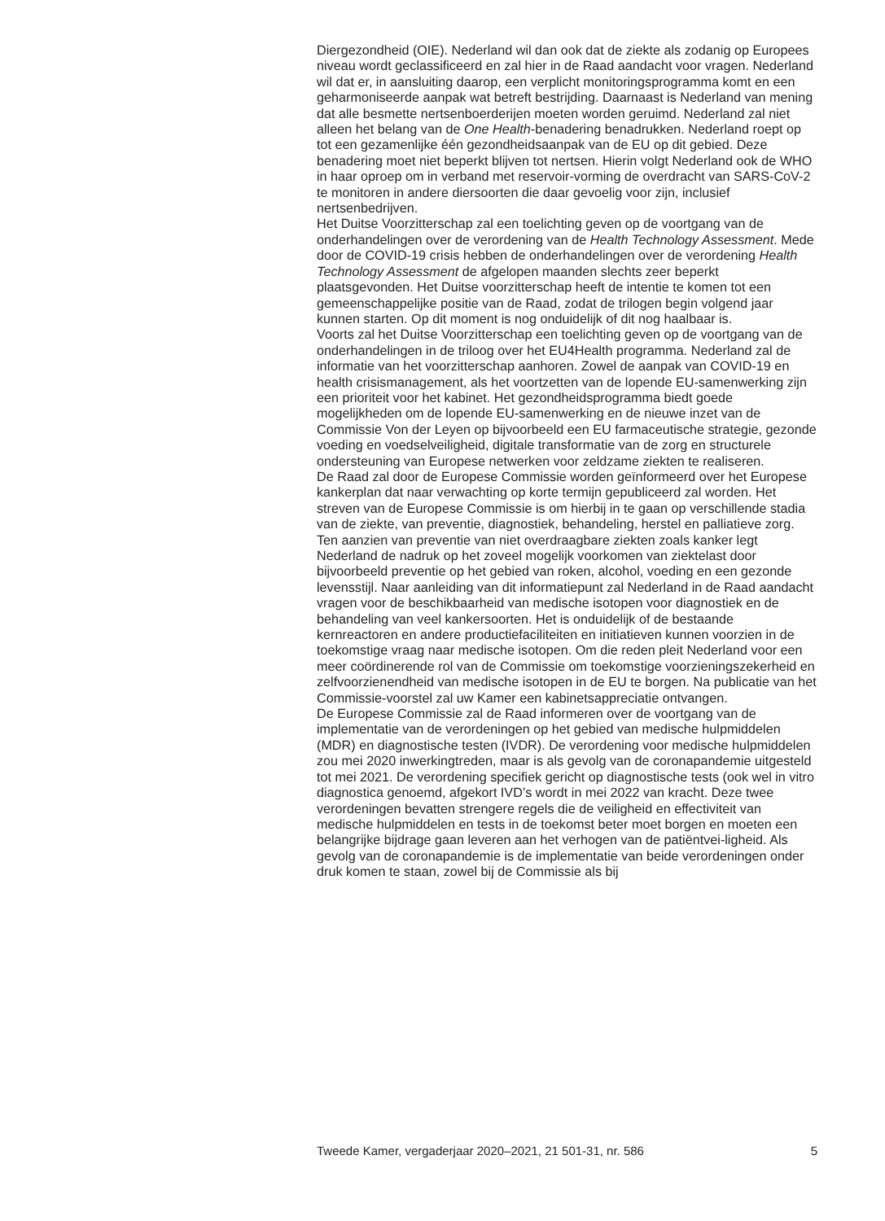Diergezondheid (OIE). Nederland wil dan ook dat de ziekte als zodanig op Europees niveau wordt geclassificeerd en zal hier in de Raad aandacht voor vragen. Nederland wil dat er, in aansluiting daarop, een verplicht monitoringsprogramma komt en een geharmoniseerde aanpak wat betreft bestrijding. Daarnaast is Nederland van mening dat alle besmette nertsenboerderijen moeten worden geruimd. Nederland zal niet alleen het belang van de One Health-benadering benadrukken. Nederland roept op tot een gezamenlijke één gezondheidsaanpak van de EU op dit gebied. Deze benadering moet niet beperkt blijven tot nertsen. Hierin volgt Nederland ook de WHO in haar oproep om in verband met reservoir-vorming de overdracht van SARS-CoV-2 te monitoren in andere diersoorten die daar gevoelig voor zijn, inclusief nertsenbedrijven.
Het Duitse Voorzitterschap zal een toelichting geven op de voortgang van de onderhandelingen over de verordening van de Health Technology Assessment. Mede door de COVID-19 crisis hebben de onderhandelingen over de verordening Health Technology Assessment de afgelopen maanden slechts zeer beperkt plaatsgevonden. Het Duitse voorzitterschap heeft de intentie te komen tot een gemeenschappelijke positie van de Raad, zodat de trilogen begin volgend jaar kunnen starten. Op dit moment is nog onduidelijk of dit nog haalbaar is.
Voorts zal het Duitse Voorzitterschap een toelichting geven op de voortgang van de onderhandelingen in de triloog over het EU4Health programma. Nederland zal de informatie van het voorzitterschap aanhoren. Zowel de aanpak van COVID-19 en health crisismanagement, als het voortzetten van de lopende EU-samenwerking zijn een prioriteit voor het kabinet. Het gezondheidsprogramma biedt goede mogelijkheden om de lopende EU-samenwerking en de nieuwe inzet van de Commissie Von der Leyen op bijvoorbeeld een EU farmaceutische strategie, gezonde voeding en voedselveiligheid, digitale transformatie van de zorg en structurele ondersteuning van Europese netwerken voor zeldzame ziekten te realiseren.
De Raad zal door de Europese Commissie worden geïnformeerd over het Europese kankerplan dat naar verwachting op korte termijn gepubliceerd zal worden. Het streven van de Europese Commissie is om hierbij in te gaan op verschillende stadia van de ziekte, van preventie, diagnostiek, behandeling, herstel en palliatieve zorg. Ten aanzien van preventie van niet overdraagbare ziekten zoals kanker legt Nederland de nadruk op het zoveel mogelijk voorkomen van ziektelast door bijvoorbeeld preventie op het gebied van roken, alcohol, voeding en een gezonde levensstijl. Naar aanleiding van dit informatiepunt zal Nederland in de Raad aandacht vragen voor de beschikbaarheid van medische isotopen voor diagnostiek en de behandeling van veel kankersoorten. Het is onduidelijk of de bestaande kernreactoren en andere productiefaciliteiten en initiatieven kunnen voorzien in de toekomstige vraag naar medische isotopen. Om die reden pleit Nederland voor een meer coördinerende rol van de Commissie om toekomstige voorzieningszekerheid en zelfvoorzienendheid van medische isotopen in de EU te borgen. Na publicatie van het Commissie-voorstel zal uw Kamer een kabinetsappreciatie ontvangen.
De Europese Commissie zal de Raad informeren over de voortgang van de implementatie van de verordeningen op het gebied van medische hulpmiddelen (MDR) en diagnostische testen (IVDR). De verordening voor medische hulpmiddelen zou mei 2020 inwerkingtreden, maar is als gevolg van de coronapandemie uitgesteld tot mei 2021. De verordening specifiek gericht op diagnostische tests (ook wel in vitro diagnostica genoemd, afgekort IVD’s wordt in mei 2022 van kracht. Deze twee verordeningen bevatten strengere regels die de veiligheid en effectiviteit van medische hulpmiddelen en tests in de toekomst beter moet borgen en moeten een belangrijke bijdrage gaan leveren aan het verhogen van de patiëntvei-ligheid. Als gevolg van de coronapandemie is de implementatie van beide verordeningen onder druk komen te staan, zowel bij de Commissie als bij
Tweede Kamer, vergaderjaar 2020–2021, 21 501-31, nr. 586 5